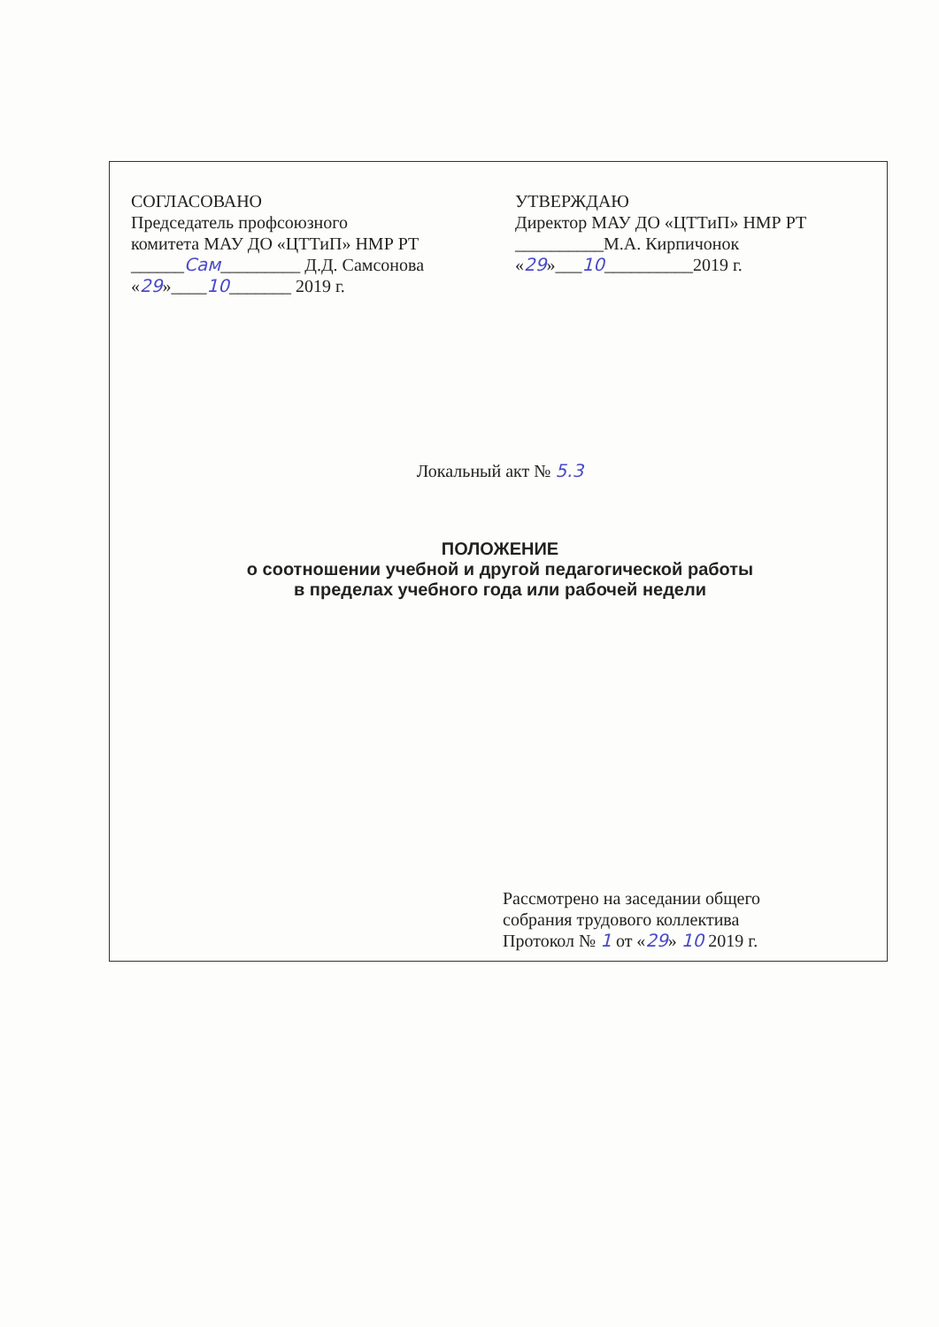СОГЛАСОВАНО
Председатель профсоюзного
комитета МАУ ДО «ЦТТиП» НМР РТ
______Сам_________ Д.Д. Самсонова
«29»____10_______ 2019 г.
УТВЕРЖДАЮ
Директор МАУ ДО «ЦТТиП» НМР РТ
__________М.А. Кирпичонок
«29»___10__________2019 г.
Локальный акт № 5.3
ПОЛОЖЕНИЕ
о соотношении учебной и другой педагогической работы
в пределах учебного года или рабочей недели
Рассмотрено на заседании общего
собрания трудового коллектива
Протокол № 1 от «29» 10 2019 г.